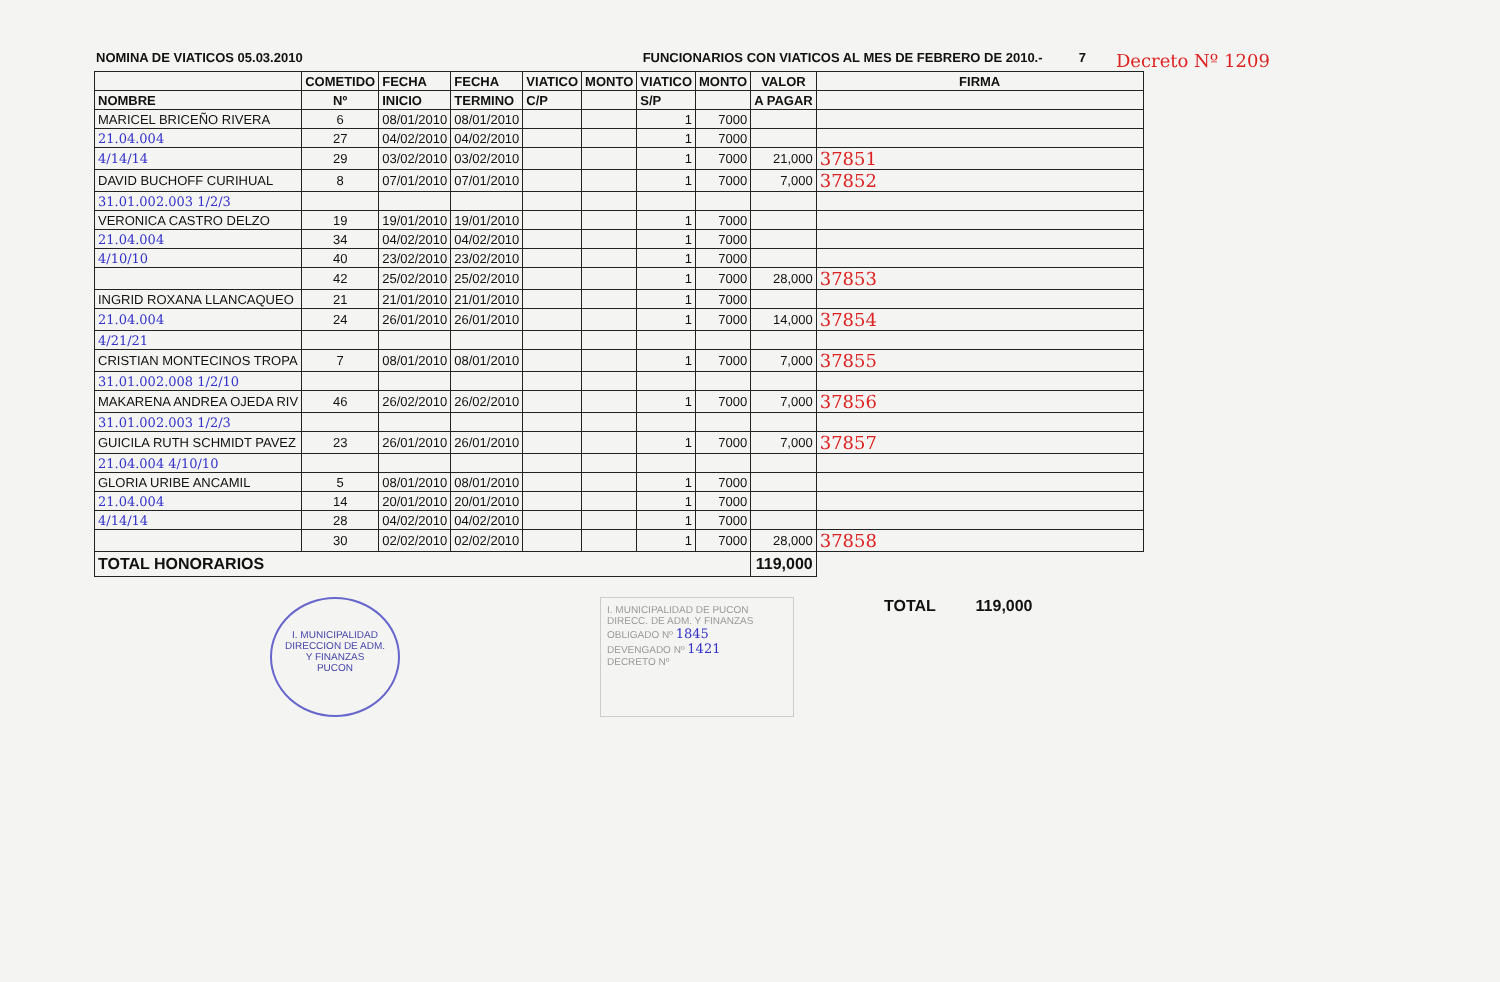NOMINA DE VIATICOS 05.03.2010 FUNCIONARIOS CON VIATICOS AL MES DE FEBRERO DE 2010.- 7
Decreto Nº 1209
| | COMETIDO | FECHA | FECHA | VIATICO | MONTO | VIATICO | MONTO | VALOR | FIRMA |
| --- | --- | --- | --- | --- | --- | --- | --- | --- | --- |
| NOMBRE | Nº | INICIO | TERMINO | C/P | | S/P | | A PAGAR | |
| MARICEL BRICEÑO RIVERA | 6 | 08/01/2010 | 08/01/2010 | | | 1 | 7000 | | |
| 21.04.004 | 27 | 04/02/2010 | 04/02/2010 | | | 1 | 7000 | | |
| 4/14/14 | 29 | 03/02/2010 | 03/02/2010 | | | 1 | 7000 | 21,000 | 37851 |
| DAVID BUCHOFF CURIHUAL | 8 | 07/01/2010 | 07/01/2010 | | | 1 | 7000 | 7,000 | 37852 |
| 31.01.002.003 1/2/3 | | | | | | | | | |
| VERONICA CASTRO DELZO | 19 | 19/01/2010 | 19/01/2010 | | | 1 | 7000 | | |
| 21.04.004 | 34 | 04/02/2010 | 04/02/2010 | | | 1 | 7000 | | |
| 4/10/10 | 40 | 23/02/2010 | 23/02/2010 | | | 1 | 7000 | | |
| | 42 | 25/02/2010 | 25/02/2010 | | | 1 | 7000 | 28,000 | 37853 |
| INGRID ROXANA LLANCAQUEO | 21 | 21/01/2010 | 21/01/2010 | | | 1 | 7000 | | |
| 21.04.004 | 24 | 26/01/2010 | 26/01/2010 | | | 1 | 7000 | 14,000 | 37854 |
| 4/21/21 | | | | | | | | | |
| CRISTIAN MONTECINOS TROPA | 7 | 08/01/2010 | 08/01/2010 | | | 1 | 7000 | 7,000 | 37855 |
| 31.01.002.008 1/2/10 | | | | | | | | | |
| MAKARENA ANDREA OJEDA RIV | 46 | 26/02/2010 | 26/02/2010 | | | 1 | 7000 | 7,000 | 37856 |
| 31.01.002.003 1/2/3 | | | | | | | | | |
| GUICILA RUTH SCHMIDT PAVEZ | 23 | 26/01/2010 | 26/01/2010 | | | 1 | 7000 | 7,000 | 37857 |
| 21.04.004 4/10/10 | | | | | | | | | |
| GLORIA URIBE ANCAMIL | 5 | 08/01/2010 | 08/01/2010 | | | 1 | 7000 | | |
| 21.04.004 | 14 | 20/01/2010 | 20/01/2010 | | | 1 | 7000 | | |
| 4/14/14 | 28 | 04/02/2010 | 04/02/2010 | | | 1 | 7000 | | |
| | 30 | 02/02/2010 | 02/02/2010 | | | 1 | 7000 | 28,000 | 37858 |
| TOTAL HONORARIOS | | | | | | | | 119,000 | |
I. MUNICIPALIDAD
DIRECCION DE ADM.
Y FINANZAS
PUCON
I. MUNICIPALIDAD DE PUCON
DIRECC. DE ADM. Y FINANZAS
OBLIGADO Nº 1845
DEVENGADO Nº 1421
DECRETO Nº
TOTAL 119,000